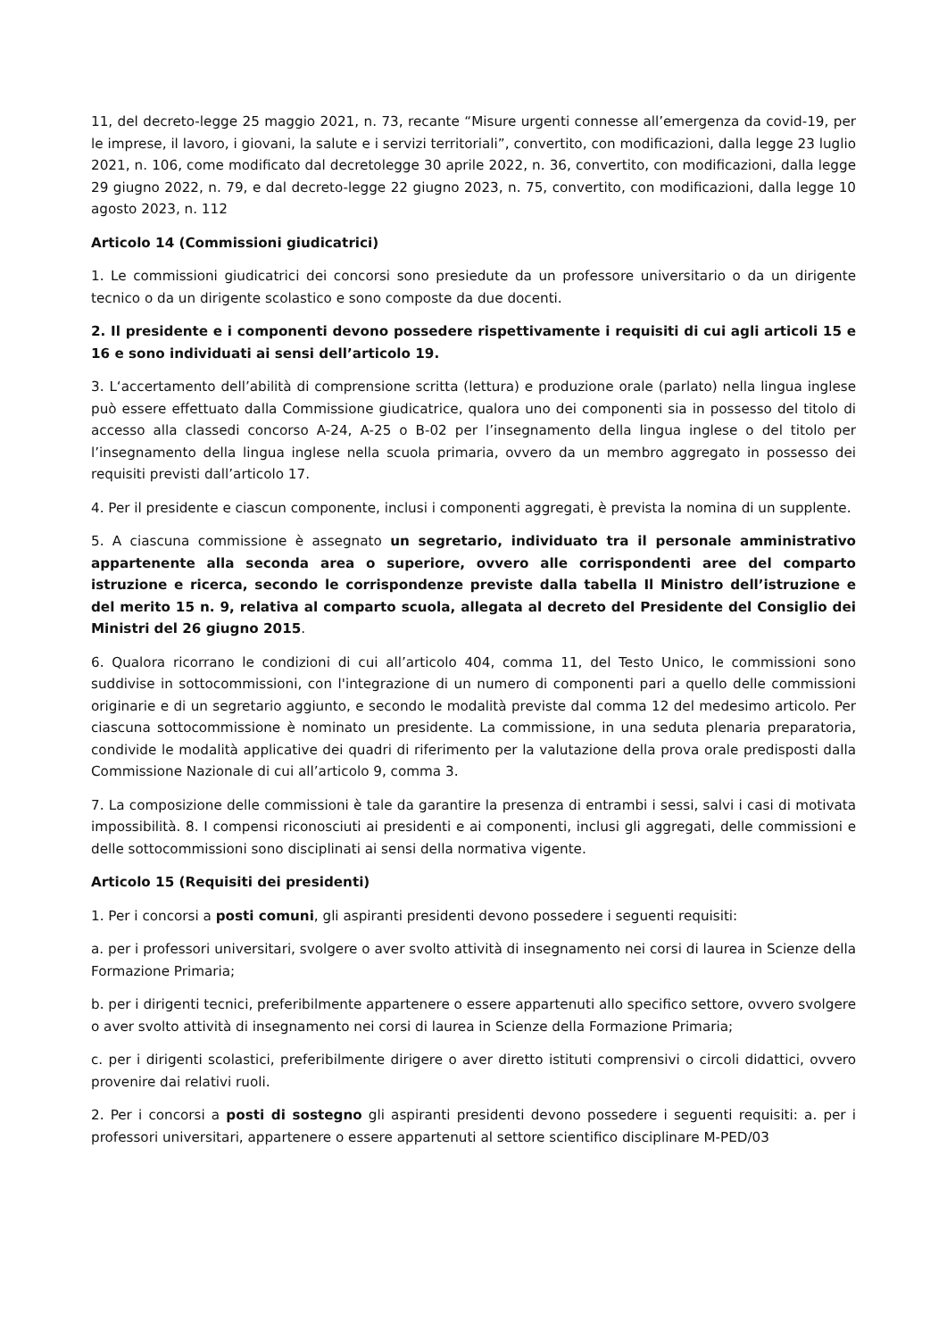11, del decreto-legge 25 maggio 2021, n. 73, recante “Misure urgenti connesse all’emergenza da covid-19, per le imprese, il lavoro, i giovani, la salute e i servizi territoriali”, convertito, con modificazioni, dalla legge 23 luglio 2021, n. 106, come modificato dal decretolegge 30 aprile 2022, n. 36, convertito, con modificazioni, dalla legge 29 giugno 2022, n. 79, e dal decreto-legge 22 giugno 2023, n. 75, convertito, con modificazioni, dalla legge 10 agosto 2023, n. 112
Articolo 14 (Commissioni giudicatrici)
1. Le commissioni giudicatrici dei concorsi sono presiedute da un professore universitario o da un dirigente tecnico o da un dirigente scolastico e sono composte da due docenti.
2. Il presidente e i componenti devono possedere rispettivamente i requisiti di cui agli articoli 15 e 16 e sono individuati ai sensi dell’articolo 19.
3. L‘accertamento dell’abilità di comprensione scritta (lettura) e produzione orale (parlato) nella lingua inglese può essere effettuato dalla Commissione giudicatrice, qualora uno dei componenti sia in possesso del titolo di accesso alla classedi concorso A-24, A-25 o B-02 per l’insegnamento della lingua inglese o del titolo per l’insegnamento della lingua inglese nella scuola primaria, ovvero da un membro aggregato in possesso dei requisiti previsti dall’articolo 17.
4. Per il presidente e ciascun componente, inclusi i componenti aggregati, è prevista la nomina di un supplente.
5. A ciascuna commissione è assegnato un segretario, individuato tra il personale amministrativo appartenente alla seconda area o superiore, ovvero alle corrispondenti aree del comparto istruzione e ricerca, secondo le corrispondenze previste dalla tabella Il Ministro dell’istruzione e del merito 15 n. 9, relativa al comparto scuola, allegata al decreto del Presidente del Consiglio dei Ministri del 26 giugno 2015.
6. Qualora ricorrano le condizioni di cui all’articolo 404, comma 11, del Testo Unico, le commissioni sono suddivise in sottocommissioni, con l'integrazione di un numero di componenti pari a quello delle commissioni originarie e di un segretario aggiunto, e secondo le modalità previste dal comma 12 del medesimo articolo. Per ciascuna sottocommissione è nominato un presidente. La commissione, in una seduta plenaria preparatoria, condivide le modalità applicative dei quadri di riferimento per la valutazione della prova orale predisposti dalla Commissione Nazionale di cui all’articolo 9, comma 3.
7. La composizione delle commissioni è tale da garantire la presenza di entrambi i sessi, salvi i casi di motivata impossibilità. 8. I compensi riconosciuti ai presidenti e ai componenti, inclusi gli aggregati, delle commissioni e delle sottocommissioni sono disciplinati ai sensi della normativa vigente.
Articolo 15 (Requisiti dei presidenti)
1. Per i concorsi a posti comuni, gli aspiranti presidenti devono possedere i seguenti requisiti:
a. per i professori universitari, svolgere o aver svolto attività di insegnamento nei corsi di laurea in Scienze della Formazione Primaria;
b. per i dirigenti tecnici, preferibilmente appartenere o essere appartenuti allo specifico settore, ovvero svolgere o aver svolto attività di insegnamento nei corsi di laurea in Scienze della Formazione Primaria;
c. per i dirigenti scolastici, preferibilmente dirigere o aver diretto istituti comprensivi o circoli didattici, ovvero provenire dai relativi ruoli.
2. Per i concorsi a posti di sostegno gli aspiranti presidenti devono possedere i seguenti requisiti: a. per i professori universitari, appartenere o essere appartenuti al settore scientifico disciplinare M-PED/03